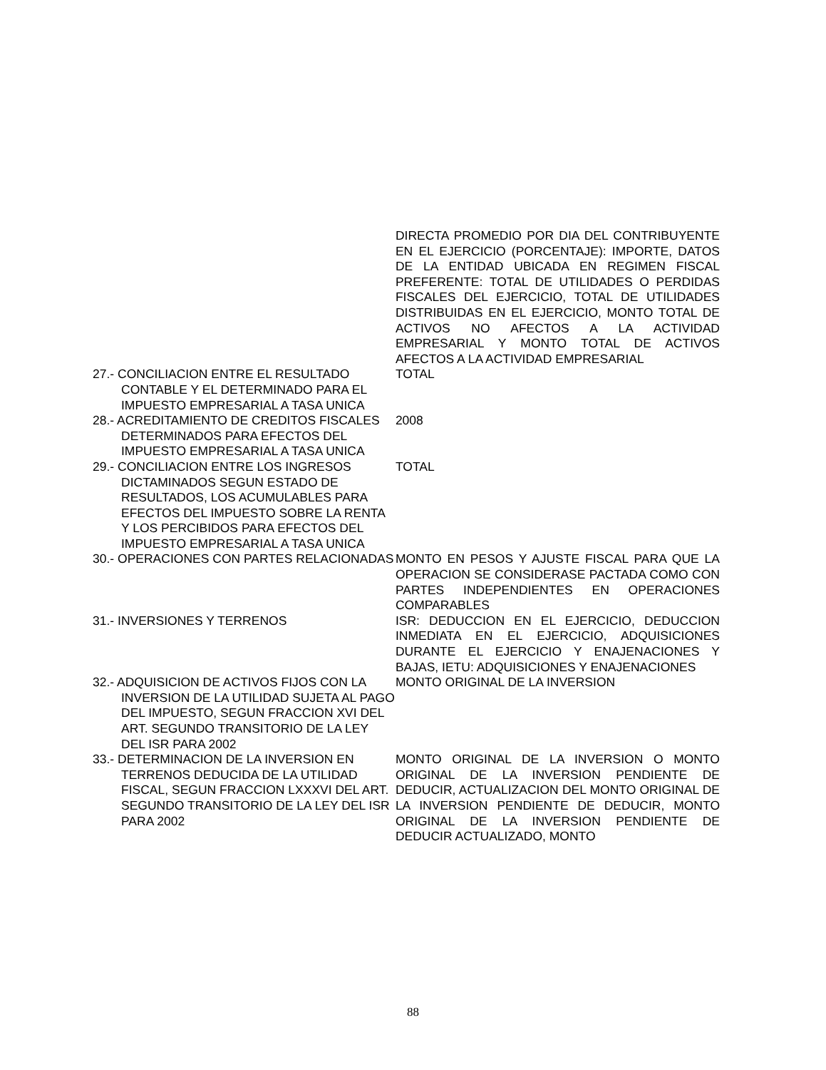| | DIRECTA PROMEDIO POR DIA DEL CONTRIBUYENTE EN EL EJERCICIO (PORCENTAJE): IMPORTE, DATOS DE LA ENTIDAD UBICADA EN REGIMEN FISCAL PREFERENTE: TOTAL DE UTILIDADES O PERDIDAS FISCALES DEL EJERCICIO, TOTAL DE UTILIDADES DISTRIBUIDAS EN EL EJERCICIO, MONTO TOTAL DE ACTIVOS NO AFECTOS A LA ACTIVIDAD EMPRESARIAL Y MONTO TOTAL DE ACTIVOS AFECTOS A LA ACTIVIDAD EMPRESARIAL |
| 27.- CONCILIACION ENTRE EL RESULTADO CONTABLE Y EL DETERMINADO PARA EL IMPUESTO EMPRESARIAL A TASA UNICA | TOTAL |
| 28.- ACREDITAMIENTO DE CREDITOS FISCALES DETERMINADOS PARA EFECTOS DEL IMPUESTO EMPRESARIAL A TASA UNICA | 2008 |
| 29.- CONCILIACION ENTRE LOS INGRESOS DICTAMINADOS SEGUN ESTADO DE RESULTADOS, LOS ACUMULABLES PARA EFECTOS DEL IMPUESTO SOBRE LA RENTA Y LOS PERCIBIDOS PARA EFECTOS DEL IMPUESTO EMPRESARIAL A TASA UNICA | TOTAL |
| 30.- OPERACIONES CON PARTES RELACIONADAS | MONTO EN PESOS Y AJUSTE FISCAL PARA QUE LA OPERACION SE CONSIDERASE PACTADA COMO CON PARTES INDEPENDIENTES EN OPERACIONES COMPARABLES |
| 31.- INVERSIONES Y TERRENOS | ISR: DEDUCCION EN EL EJERCICIO, DEDUCCION INMEDIATA EN EL EJERCICIO, ADQUISICIONES DURANTE EL EJERCICIO Y ENAJENACIONES Y BAJAS, IETU: ADQUISICIONES Y ENAJENACIONES |
| 32.- ADQUISICION DE ACTIVOS FIJOS CON LA INVERSION DE LA UTILIDAD SUJETA AL PAGO DEL IMPUESTO, SEGUN FRACCION XVI DEL ART. SEGUNDO TRANSITORIO DE LA LEY DEL ISR PARA 2002 | MONTO ORIGINAL DE LA INVERSION |
| 33.- DETERMINACION DE LA INVERSION EN TERRENOS DEDUCIDA DE LA UTILIDAD FISCAL, SEGUN FRACCION LXXXVI DEL ART. SEGUNDO TRANSITORIO DE LA LEY DEL ISR PARA 2002 | MONTO ORIGINAL DE LA INVERSION O MONTO ORIGINAL DE LA INVERSION PENDIENTE DE DEDUCIR, ACTUALIZACION DEL MONTO ORIGINAL DE LA INVERSION PENDIENTE DE DEDUCIR, MONTO ORIGINAL DE LA INVERSION PENDIENTE DE DEDUCIR ACTUALIZADO, MONTO |
88